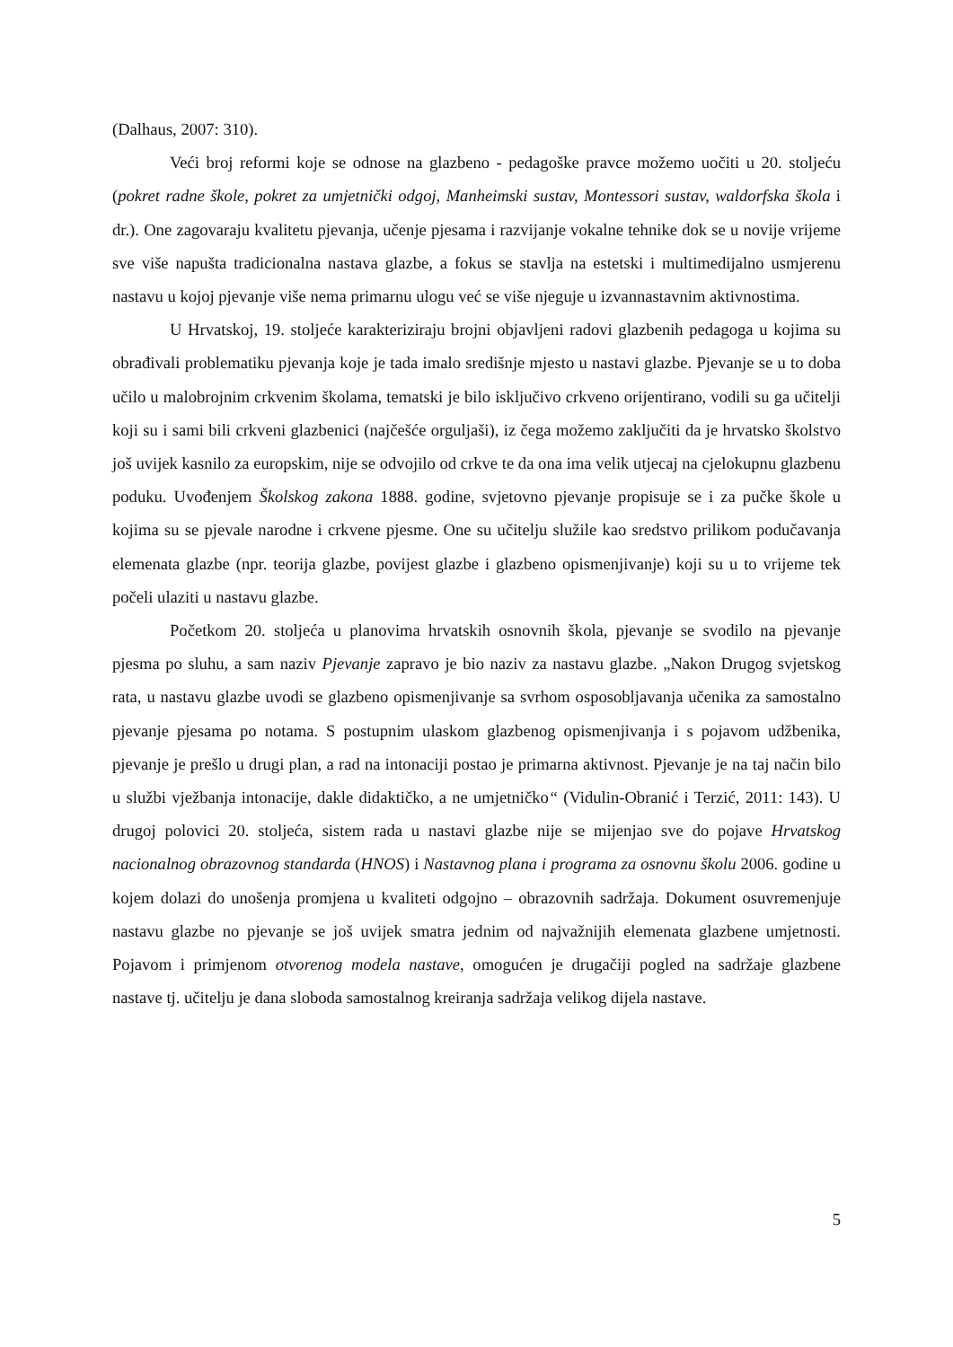(Dalhaus, 2007: 310).
Veći broj reformi koje se odnose na glazbeno - pedagoške pravce možemo uočiti u 20. stoljeću (pokret radne škole, pokret za umjetnički odgoj, Manheimski sustav, Montessori sustav, waldorfska škola i dr.). One zagovaraju kvalitetu pjevanja, učenje pjesama i razvijanje vokalne tehnike dok se u novije vrijeme sve više napušta tradicionalna nastava glazbe, a fokus se stavlja na estetski i multimedijalno usmjerenu nastavu u kojoj pjevanje više nema primarnu ulogu već se više njeguje u izvannastavnim aktivnostima.
U Hrvatskoj, 19. stoljeće karakteriziraju brojni objavljeni radovi glazbenih pedagoga u kojima su obrađivali problematiku pjevanja koje je tada imalo središnje mjesto u nastavi glazbe. Pjevanje se u to doba učilo u malobrojnim crkvenim školama, tematski je bilo isključivo crkveno orijentirano, vodili su ga učitelji koji su i sami bili crkveni glazbenici (najčešće orguljaši), iz čega možemo zaključiti da je hrvatsko školstvo još uvijek kasnilo za europskim, nije se odvojilo od crkve te da ona ima velik utjecaj na cjelokupnu glazbenu poduku. Uvođenjem Školskog zakona 1888. godine, svjetovno pjevanje propisuje se i za pučke škole u kojima su se pjevale narodne i crkvene pjesme. One su učitelju služile kao sredstvo prilikom podučavanja elemenata glazbe (npr. teorija glazbe, povijest glazbe i glazbeno opismenjivanje) koji su u to vrijeme tek počeli ulaziti u nastavu glazbe.
Početkom 20. stoljeća u planovima hrvatskih osnovnih škola, pjevanje se svodilo na pjevanje pjesma po sluhu, a sam naziv Pjevanje zapravo je bio naziv za nastavu glazbe. „Nakon Drugog svjetskog rata, u nastavu glazbe uvodi se glazbeno opismenjivanje sa svrhom osposobljavanja učenika za samostalno pjevanje pjesama po notama. S postupnim ulaskom glazbenog opismenjivanja i s pojavom udžbenika, pjevanje je prešlo u drugi plan, a rad na intonaciji postao je primarna aktivnost. Pjevanje je na taj način bilo u službi vježbanja intonacije, dakle didaktičko, a ne umjetničko“ (Vidulin-Obranić i Terzić, 2011: 143). U drugoj polovici 20. stoljeća, sistem rada u nastavi glazbe nije se mijenjao sve do pojave Hrvatskog nacionalnog obrazovnog standarda (HNOS) i Nastavnog plana i programa za osnovnu školu 2006. godine u kojem dolazi do unošenja promjena u kvaliteti odgojno – obrazovnih sadržaja. Dokument osuvremenjuje nastavu glazbe no pjevanje se još uvijek smatra jednim od najvažnijih elemenata glazbene umjetnosti. Pojavom i primjenom otvorenog modela nastave, omogućen je drugačiji pogled na sadržaje glazbene nastave tj. učitelju je dana sloboda samostalnog kreiranja sadržaja velikog dijela nastave.
5